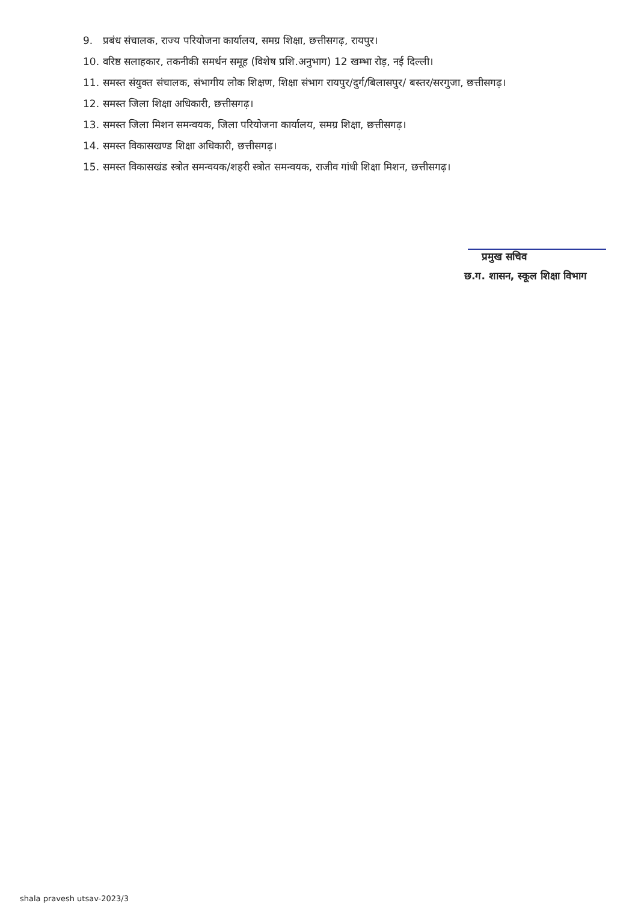9. प्रबंध संचालक, राज्य परियोजना कार्यालय, समग्र शिक्षा, छत्तीसगढ़, रायपुर।
10. वरिष्ठ सलाहकार, तकनीकी समर्थन समूह (विशेष प्रशि.अनुभाग) 12 खम्भा रोड़, नई दिल्ली।
11. समस्त संयुक्त संचालक, संभागीय लोक शिक्षण, शिक्षा संभाग रायपुर/दुर्ग/बिलासपुर/ बस्तर/सरगुजा, छत्तीसगढ़।
12. समस्त जिला शिक्षा अधिकारी, छत्तीसगढ़।
13. समस्त जिला मिशन समन्वयक, जिला परियोजना कार्यालय, समग्र शिक्षा, छत्तीसगढ़।
14. समस्त विकासखण्ड शिक्षा अधिकारी, छत्तीसगढ़।
15. समस्त विकासखंड स्त्रोत समन्वयक/शहरी स्त्रोत समन्वयक, राजीव गांधी शिक्षा मिशन, छत्तीसगढ़।
प्रमुख सचिव
छ.ग. शासन, स्कूल शिक्षा विभाग
shala pravesh utsav-2023/3